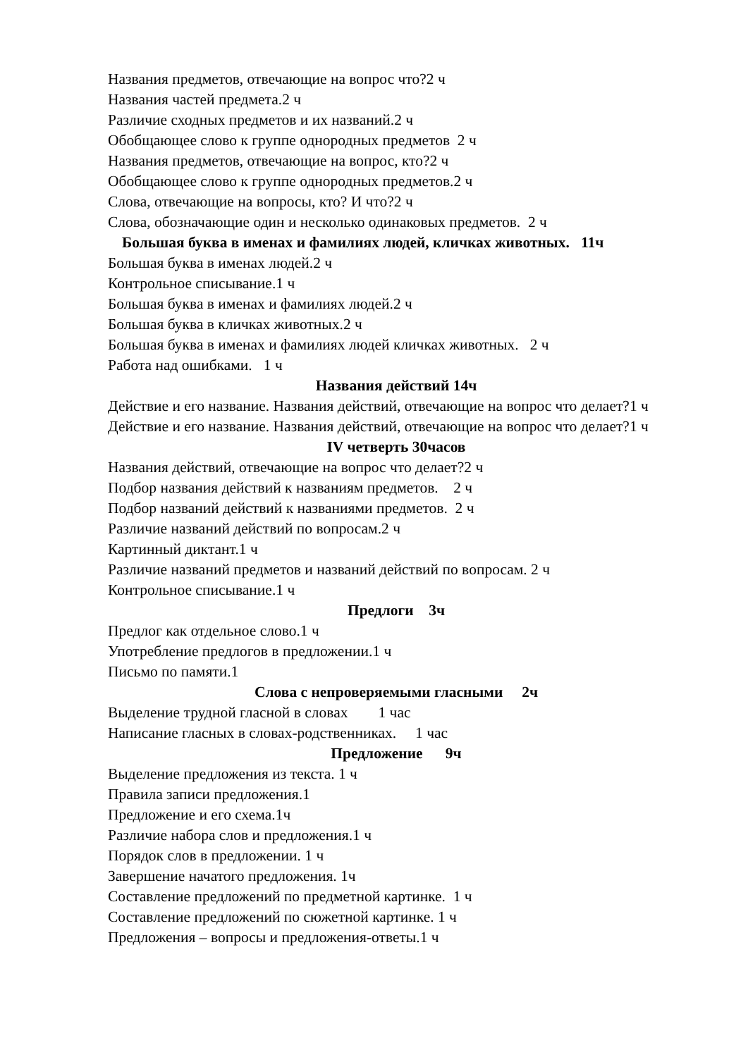Названия предметов, отвечающие на вопрос что?2 ч
Названия частей предмета.2 ч
Различие сходных предметов и их названий.2 ч
Обобщающее слово к группе однородных предметов 2 ч
Названия предметов, отвечающие на вопрос, кто?2 ч
Обобщающее слово к группе однородных предметов.2 ч
Слова, отвечающие на вопросы, кто? И что?2 ч
Слова, обозначающие один и несколько одинаковых предметов. 2 ч
Большая буква в именах и фамилиях людей, кличках животных. 11ч
Большая буква в именах людей.2 ч
Контрольное списывание.1 ч
Большая буква в именах и фамилиях людей.2 ч
Большая буква в кличках животных.2 ч
Большая буква в именах и фамилиях людей кличках животных. 2 ч
Работа над ошибками. 1 ч
Названия действий 14ч
Действие и его название. Названия действий, отвечающие на вопрос что делает?1 ч
Действие и его название. Названия действий, отвечающие на вопрос что делает?1 ч
IV четверть 30часов
Названия действий, отвечающие на вопрос что делает?2 ч
Подбор названия действий к названиям предметов. 2 ч
Подбор названий действий к названиями предметов. 2 ч
Различие названий действий по вопросам.2 ч
Картинный диктант.1 ч
Различие названий предметов и названий действий по вопросам. 2 ч
Контрольное списывание.1 ч
Предлоги 3ч
Предлог как отдельное слово.1 ч
Употребление предлогов в предложении.1 ч
Письмо по памяти.1
Слова с непроверяемыми гласными 2ч
Выделение трудной гласной в словах 1 час
Написание гласных в словах-родственниках. 1 час
Предложение 9ч
Выделение предложения из текста. 1 ч
Правила записи предложения.1
Предложение и его схема.1ч
Различие набора слов и предложения.1 ч
Порядок слов в предложении. 1 ч
Завершение начатого предложения. 1ч
Составление предложений по предметной картинке. 1 ч
Составление предложений по сюжетной картинке. 1 ч
Предложения – вопросы и предложения-ответы.1 ч